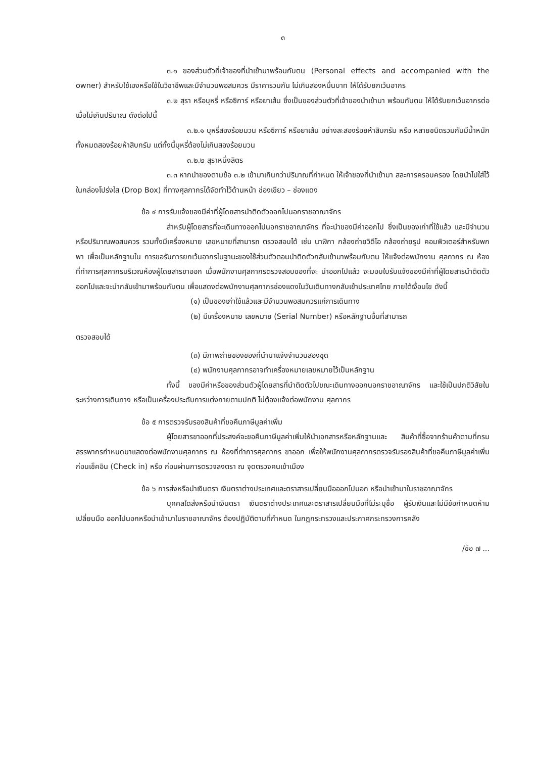๓
๓.๑ ของส่วนตัวที่เจ้าของที่นำเข้ามาพร้อมกับตน (Personal effects and accompanied with the owner) สำหรับใช้เองหรือใช้ในวิชาชีพและมีจำนวนพอสมควร มีราคารวมกัน ไม่เกินสองหมื่นบาท ให้ได้รับยกเว้นอากร
๓.๒ สุรา หรือบุหรี่ หรือซิการ์ หรือยาเส้น ซึ่งเป็นของส่วนตัวที่เจ้าของนำเข้ามา พร้อมกับตน ให้ได้รับยกเว้นอากรต่อเมื่อไม่เกินปริมาณ ดังต่อไปนี้
๓.๒.๑ บุหรี่สองร้อยมวน หรือซิการ์ หรือยาเส้น อย่างละสองร้อยห้าสิบกรัม หรือ หลายชนิดรวมกันมีน้ำหนักทั้งหมดสองร้อยห้าสิบกรัม แต่ทั้งนี้บุหรี่ต้องไม่เกินสองร้อยมวน
๓.๒.๒ สุราหนึ่งลิตร
๓.๓ หากนำของตามข้อ ๓.๒ เข้ามาเกินกว่าปริมาณที่กำหนด ให้เจ้าของที่นำเข้ามา สละการครอบครอง โดยนำไปใส่ไว้ในกล่องโปร่งใส (Drop Box) ที่ทางศุลกากรได้จัดทำไว้ด้านหน้า ช่องเขียว – ช่องแดง
ข้อ ๔ การรับแจ้งของมีค่าที่ผู้โดยสารนำติดตัวออกไปนอกราชอาณาจักร
สำหรับผู้โดยสารที่จะเดินทางออกไปนอกราชอาณาจักร ที่จะนำของมีค่าออกไป ซึ่งเป็นของเก่าที่ใช้แล้ว และมีจำนวนหรือปริมาณพอสมควร รวมทั้งมีเครื่องหมาย เลขหมายที่สามารถ ตรวจสอบได้ เช่น นาฬิกา กล้องถ่ายวิดีโอ กล้องถ่ายรูป คอมพิวเตอร์สำหรับพกพา เพื่อเป็นหลักฐานใน การขอรับการยกเว้นอากรในฐานะของใช้ส่วนตัวตอนนำติดตัวกลับเข้ามาพร้อมกับตน ให้แจ้งต่อพนักงาน ศุลกากร ณ ห้องที่ทำการศุลกากรบริเวณห้องผู้โดยสารขาออก เมื่อพนักงานศุลกากรตรวจสอบของที่จะ นำออกไปแล้ว จะมอบใบรับแจ้งของมีค่าที่ผู้โดยสารนำติดตัวออกไปและจะนำกลับเข้ามาพร้อมกับตน เพื่อแสดงต่อพนักงานศุลกากรช่องแดงในวันเดินทางกลับเข้าประเทศไทย ภายใต้เงื่อนไข ดังนี้
(๑) เป็นของเก่าใช้แล้วและมีจำนวนพอสมควรแก่การเดินทาง
(๒) มีเครื่องหมาย เลขหมาย (Serial Number) หรือหลักฐานอื่นที่สามารถ
ตรวจสอบได้
(๓) มีภาพถ่ายของของที่นำมาแจ้งจำนวนสองชุด
(๔) พนักงานศุลกากรอาจทำเครื่องหมายเลขหมายไว้เป็นหลักฐาน
ทั้งนี้ ของมีค่าหรือของส่วนตัวผู้โดยสารที่นำติดตัวไปขณะเดินทางออกนอกราชอาณาจักร และใช้เป็นปกติวิสัยในระหว่างการเดินทาง หรือเป็นเครื่องประดับการแต่งกายตามปกติ ไม่ต้องแจ้งต่อพนักงาน ศุลกากร
ข้อ ๕ การตรวจรับรองสินค้าที่ขอคืนภาษีมูลค่าเพิ่ม
ผู้โดยสารขาออกที่ประสงค์จะขอคืนภาษีมูลค่าเพิ่มให้นำเอกสารหรือหลักฐานและ สินค้าที่ซื้อจากร้านค้าตามที่กรมสรรพากรกำหนดมาแสดงต่อพนักงานศุลกากร ณ ห้องที่ทำการศุลกากร ขาออก เพื่อให้พนักงานศุลกากรตรวจรับรองสินค้าที่ขอคืนภาษีมูลค่าเพิ่มก่อนเช็คอิน (Check in) หรือ ก่อนผ่านการตรวจลงตรา ณ จุดตรวจคนเข้าเมือง
ข้อ ๖ การส่งหรือนำเงินตรา เงินตราต่างประเทศและตราสารเปลี่ยนมือออกไปนอก หรือนำเข้ามาในราชอาณาจักร
บุคคลใดส่งหรือนำเงินตรา เงินตราต่างประเทศและตราสารเปลี่ยนมือที่ไม่ระบุชื่อ ผู้รับเงินและไม่มีข้อกำหนดห้ามเปลี่ยนมือ ออกไปนอกหรือนำเข้ามาในราชอาณาจักร ต้องปฏิบัติตามที่กำหนด ในกฎกระทรวงและประกาศกระทรวงการคลัง
/ข้อ ๗ ...